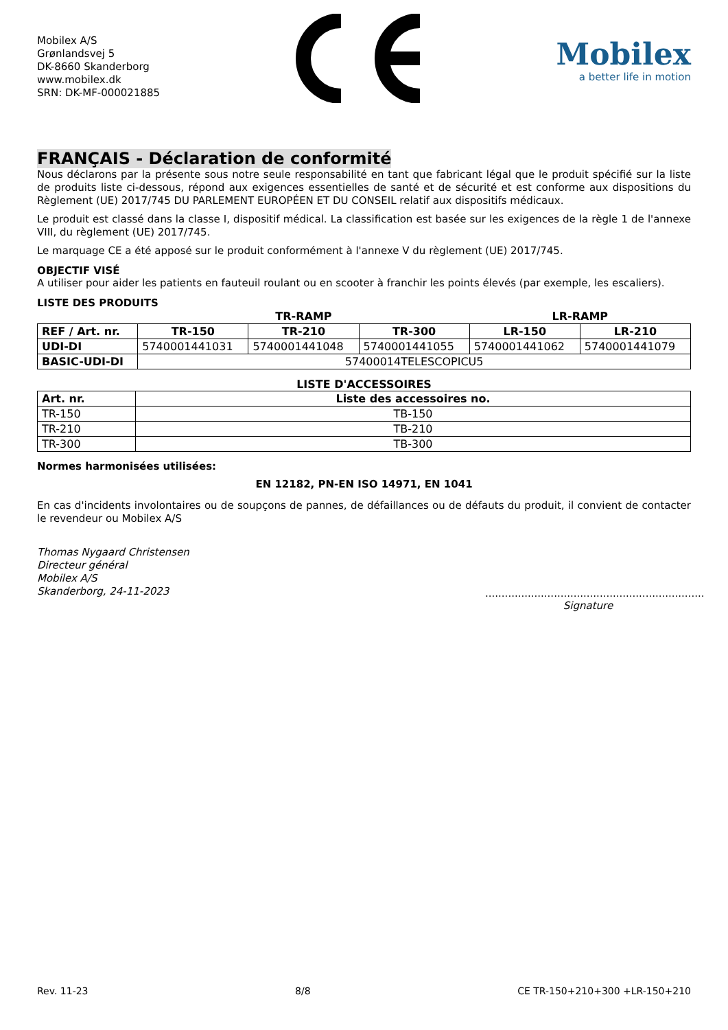Mobilex A/S
Grønlandsvej 5
DK-8660 Skanderborg
www.mobilex.dk
SRN: DK-MF-000021885
Mobilex
a better life in motion
FRANÇAIS - Déclaration de conformité
Nous déclarons par la présente sous notre seule responsabilité en tant que fabricant légal que le produit spécifié sur la liste de produits liste ci-dessous, répond aux exigences essentielles de santé et de sécurité et est conforme aux dispositions du Règlement (UE) 2017/745 DU PARLEMENT EUROPÉEN ET DU CONSEIL relatif aux dispositifs médicaux.
Le produit est classé dans la classe I, dispositif médical. La classification est basée sur les exigences de la règle 1 de l'annexe VIII, du règlement (UE) 2017/745.
Le marquage CE a été apposé sur le produit conformément à l'annexe V du règlement (UE) 2017/745.
OBJECTIF VISÉ
A utiliser pour aider les patients en fauteuil roulant ou en scooter à franchir les points élevés (par exemple, les escaliers).
LISTE DES PRODUITS
| | TR-RAMP | | | LR-RAMP | |
| --- | --- | --- | --- | --- | --- |
| REF / Art. nr. | TR-150 | TR-210 | TR-300 | LR-150 | LR-210 |
| UDI-DI | 5740001441031 | 5740001441048 | 5740001441055 | 5740001441062 | 5740001441079 |
| BASIC-UDI-DI | 57400014TELESCOPICU5 | | | | |
LISTE D'ACCESSOIRES
| Art. nr. | Liste des accessoires no. |
| --- | --- |
| TR-150 | TB-150 |
| TR-210 | TB-210 |
| TR-300 | TB-300 |
Normes harmonisées utilisées:
EN 12182, PN-EN ISO 14971, EN 1041
En cas d'incidents involontaires ou de soupçons de pannes, de défaillances ou de défauts du produit, il convient de contacter le revendeur ou Mobilex A/S
Thomas Nygaard Christensen
Directeur général
Mobilex A/S
Skanderborg, 24-11-2023
...................................................................
Signature
Rev. 11-23 8/8 CE TR-150+210+300 +LR-150+210